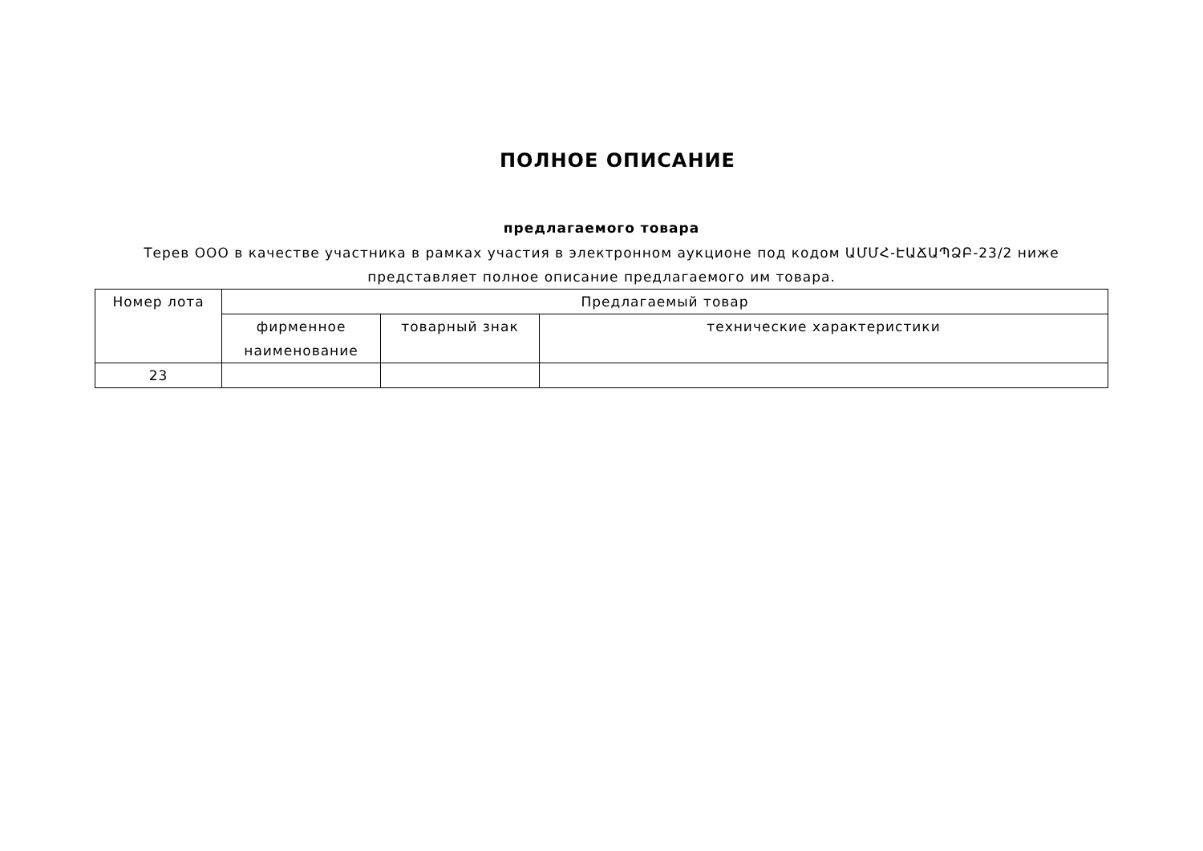ПОЛНОЕ ОПИСАНИЕ
предлагаемого товара
Терев ООО в качестве участника в рамках участия в электронном аукционе под кодом ԱՄՄՀ-ԷԱՃԱՊՁԲ-23/2 ниже представляет полное описание предлагаемого им товара.
| Номер лота | Предлагаемый товар | | |
| --- | --- | --- | --- |
| | фирменное наименование | товарный знак | технические характеристики |
| 23 | | | |